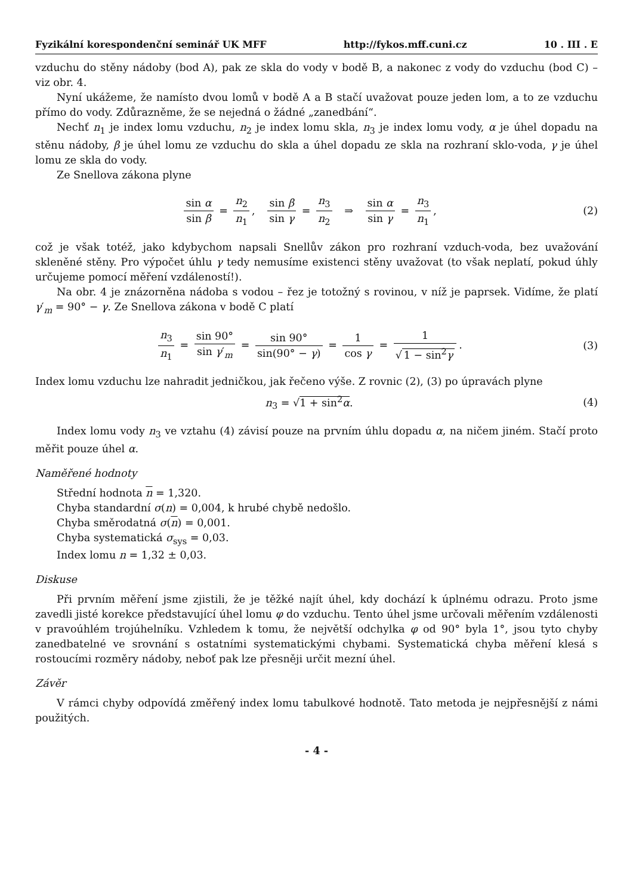Fyzikální korespondenční seminář UK MFF http://fykos.mff.cuni.cz 10 . III . E
vzduchu do stěny nádoby (bod A), pak ze skla do vody v bodě B, a nakonec z vody do vzduchu (bod C) – viz obr. 4.
Nyní ukážeme, že namísto dvou lomů v bodě A a B stačí uvažovat pouze jeden lom, a to ze vzduchu přímo do vody. Zdůrazněme, že se nejedná o žádné „zanedbání“.
Nechť n<sub>1</sub> je index lomu vzduchu, n<sub>2</sub> je index lomu skla, n<sub>3</sub> je index lomu vody, α je úhel dopadu na stěnu nádoby, β je úhel lomu ze vzduchu do skla a úhel dopadu ze skla na rozhraní sklo-voda, γ je úhel lomu ze skla do vody.
Ze Snellova zákona plyne
sin α sin β = n<sub>2</sub> n<sub>1</sub>, sin β sin γ = n<sub>3</sub> n<sub>2</sub> ⇒ sin α sin γ = n<sub>3</sub> n<sub>1</sub>,
(2)
což je však totéž, jako kdybychom napsali Snellův zákon pro rozhraní vzduch-voda, bez uvažování skleněné stěny. Pro výpočet úhlu γ tedy nemusíme existenci stěny uvažovat (to však neplatí, pokud úhly určujeme pomocí měření vzdáleností!).
Na obr. 4 je znázorněna nádoba s vodou – řez je totožný s rovinou, v níž je paprsek. Vidíme, že platí γ′<sub>m</sub> = 90° − γ. Ze Snellova zákona v bodě C platí
n<sub>3</sub> n<sub>1</sub> = sin 90° sin γ′<sub>m</sub> = sin 90° sin(90° − γ) = 1 cos γ = 1 √ 1 − sin<sup>2</sup>γ.
(3)
Index lomu vzduchu lze nahradit jedničkou, jak řečeno výše. Z rovnic (2), (3) po úpravách plyne
n<sub>3</sub> = √1 + sin<sup>2</sup>α. (4)
Index lomu vody n<sub>3</sub> ve vztahu (4) závisí pouze na prvním úhlu dopadu α, na ničem jiném. Stačí proto měřit pouze úhel α.
Naměřené hodnoty
Střední hodnota n = 1,320.
Chyba standardní σ(n) = 0,004, k hrubé chybě nedošlo.
Chyba směrodatná σ(n) = 0,001.
Chyba systematická σ<sub>sys</sub> = 0,03.
Index lomu n = 1,32 ± 0,03.
Diskuse
Při prvním měření jsme zjistili, že je těžké najít úhel, kdy dochází k úplnému odrazu. Proto jsme zavedli jisté korekce představující úhel lomu φ do vzduchu. Tento úhel jsme určovali měřením vzdálenosti v pravoúhlém trojúhelníku. Vzhledem k tomu, že největší odchylka φ od 90° byla 1°, jsou tyto chyby zanedbatelné ve srovnání s ostatními systematickými chybami. Systematická chyba měření klesá s rostoucími rozměry nádoby, neboť pak lze přesněji určit mezní úhel.
Závěr
V rámci chyby odpovídá změřený index lomu tabulkové hodnotě. Tato metoda je nejpřesnější z námi použitých.
- 4 -